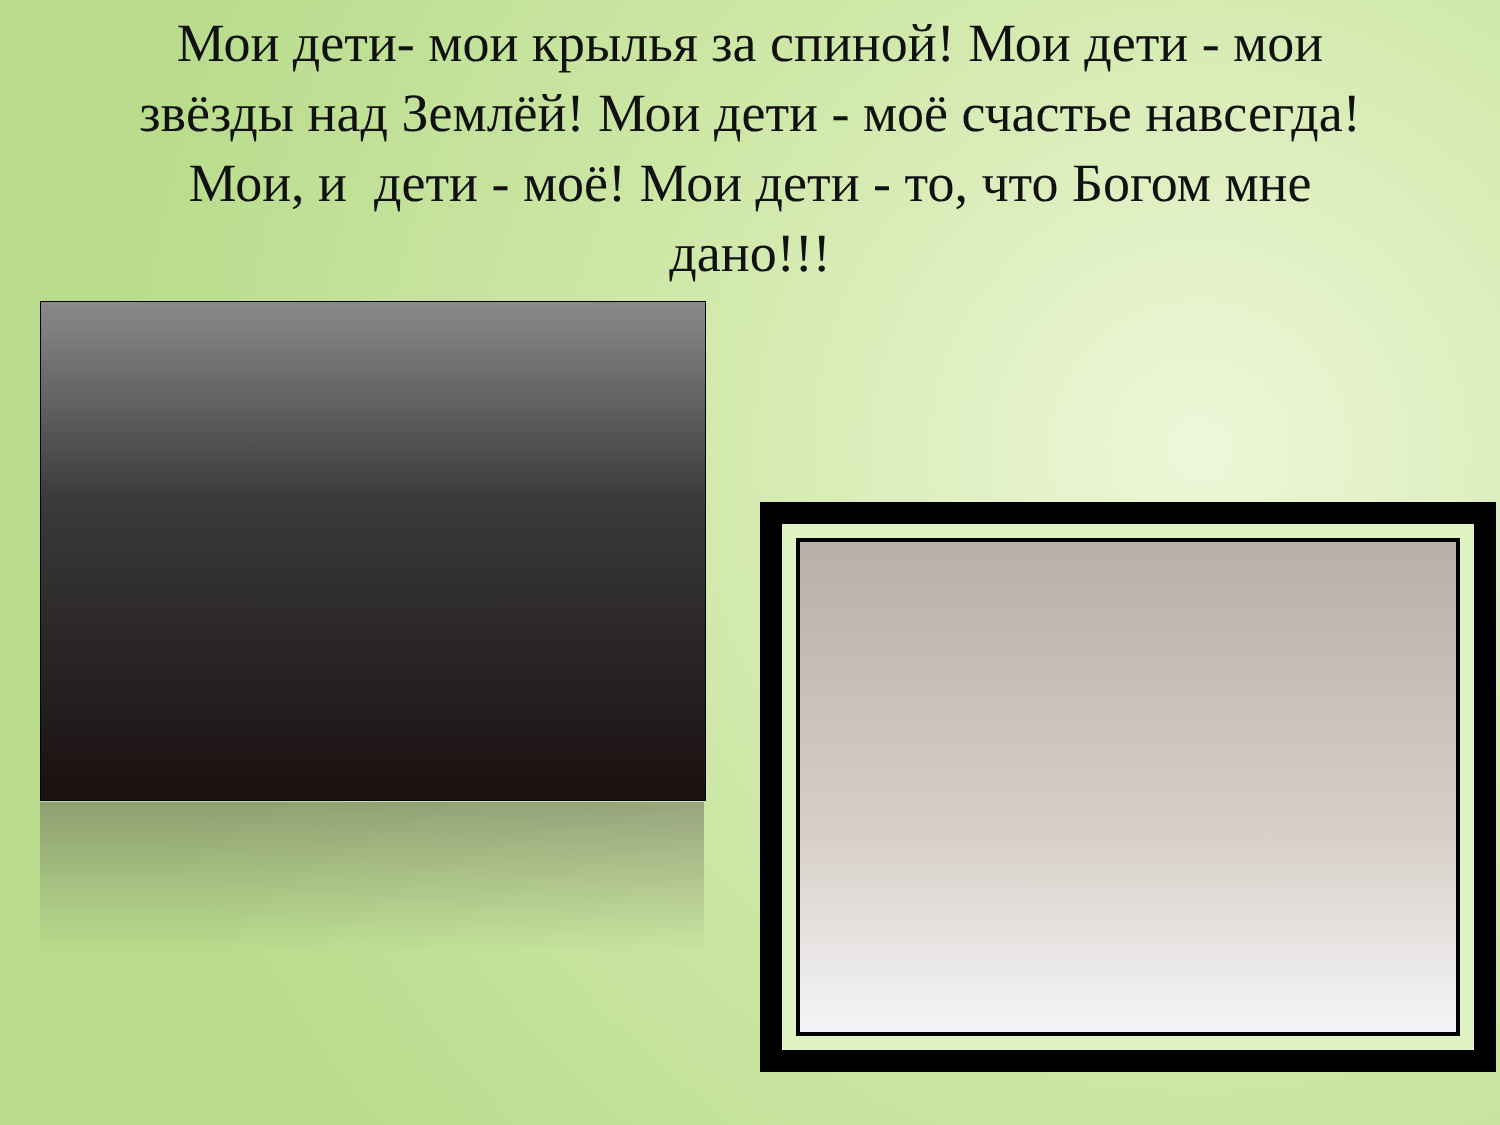Мои дети- мои крылья за спиной! Мои дети - мои звёзды над Землёй! Мои дети - моё счастье навсегда! Мои, и дети - моё! Мои дети - то, что Богом мне дано!!!